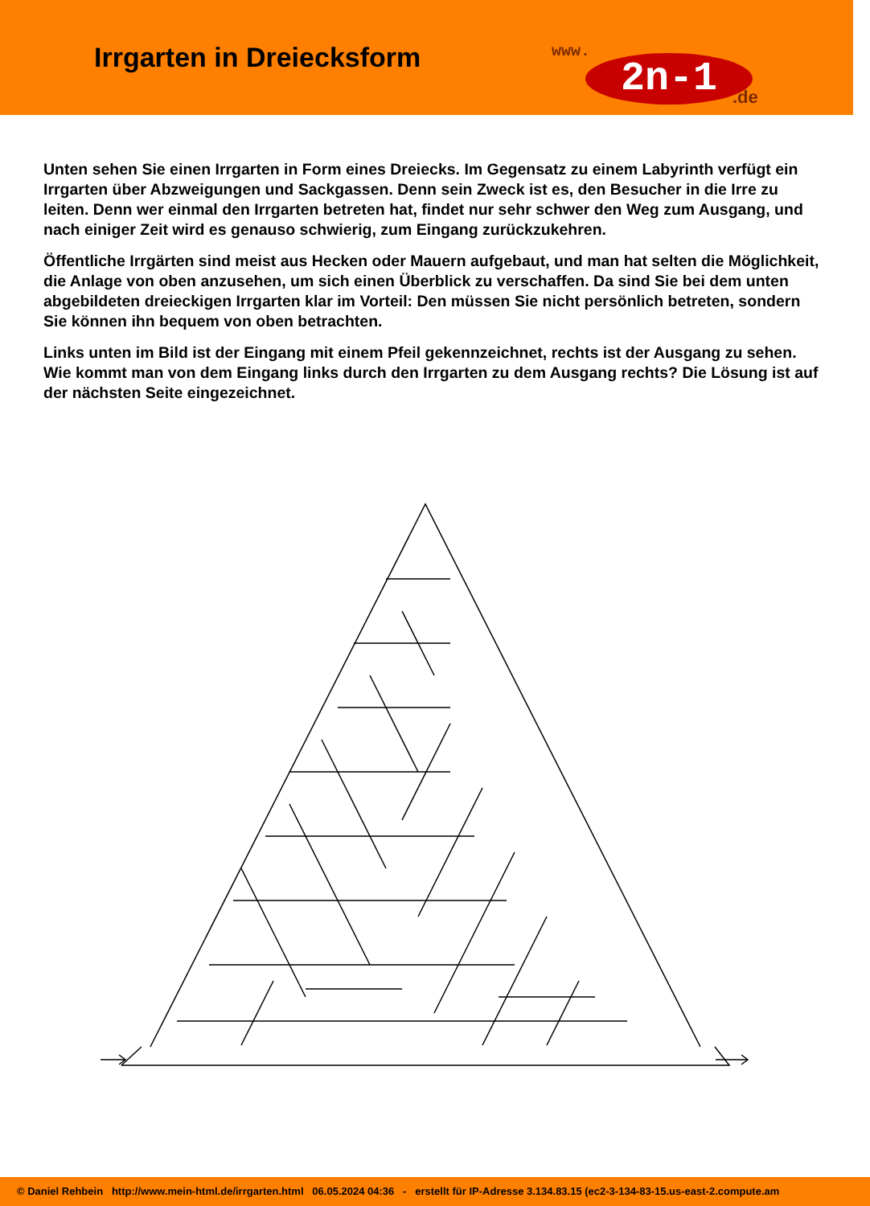Irrgarten in Dreiecksform
www.
2n-1 .de
Unten sehen Sie einen Irrgarten in Form eines Dreiecks. Im Gegensatz zu einem Labyrinth verfügt ein Irrgarten über Abzweigungen und Sackgassen. Denn sein Zweck ist es, den Besucher in die Irre zu leiten. Denn wer einmal den Irrgarten betreten hat, findet nur sehr schwer den Weg zum Ausgang, und nach einiger Zeit wird es genauso schwierig, zum Eingang zurückzukehren.
Öffentliche Irrgärten sind meist aus Hecken oder Mauern aufgebaut, und man hat selten die Möglichkeit, die Anlage von oben anzusehen, um sich einen Überblick zu verschaffen. Da sind Sie bei dem unten abgebildeten dreieckigen Irrgarten klar im Vorteil: Den müssen Sie nicht persönlich betreten, sondern Sie können ihn bequem von oben betrachten.
Links unten im Bild ist der Eingang mit einem Pfeil gekennzeichnet, rechts ist der Ausgang zu sehen. Wie kommt man von dem Eingang links durch den Irrgarten zu dem Ausgang rechts? Die Lösung ist auf der nächsten Seite eingezeichnet.
© Daniel Rehbein http://www.mein-html.de/irrgarten.html 06.05.2024 04:36 - erstellt für IP-Adresse 3.134.83.15 (ec2-3-134-83-15.us-east-2.compute.am